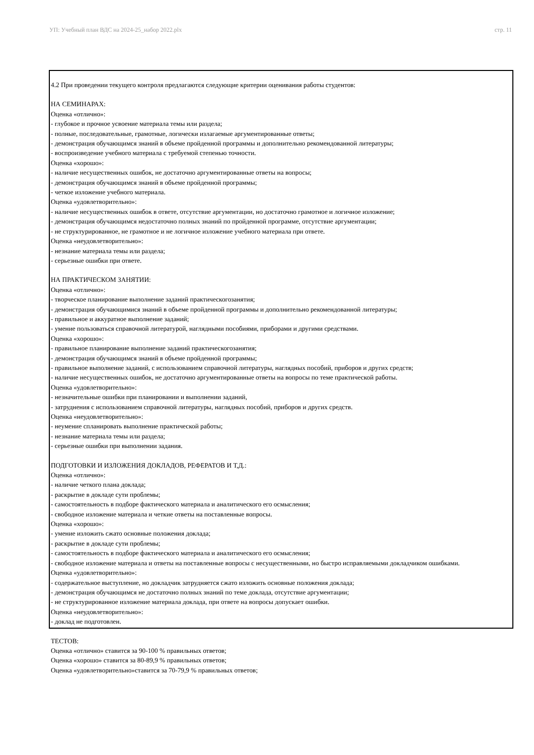УП: Учебный план ВДС на 2024-25_набор 2022.plx стр. 11
4.2 При проведении текущего контроля предлагаются следующие критерии оценивания работы студентов:
НА СЕМИНАРАХ:
Оценка «отлично»:
- глубокое и прочное усвоение материала темы или раздела;
- полные, последовательные, грамотные, логически излагаемые аргументированные ответы;
- демонстрация обучающимся знаний в объеме пройденной программы и дополнительно рекомендованной литературы;
- воспроизведение учебного материала с требуемой степенью точности.
Оценка «хорошо»:
- наличие несущественных ошибок, не достаточно аргументированные ответы на вопросы;
- демонстрация обучающимся знаний в объеме пройденной программы;
- четкое изложение учебного материала.
Оценка «удовлетворительно»:
- наличие несущественных ошибок в ответе, отсутствие аргументации, но достаточно грамотное и логичное изложение;
- демонстрация обучающимся недостаточно полных знаний по пройденной программе, отсутствие аргументации;
- не структурированное, не грамотное и не логичное изложение учебного материала при ответе.
Оценка «неудовлетворительно»:
- незнание материала темы или раздела;
- серьезные ошибки при ответе.
НА ПРАКТИЧЕСКОМ ЗАНЯТИИ:
Оценка «отлично»:
- творческое планирование выполнение заданий практическогозанятия;
- демонстрация обучающимися знаний в объеме пройденной программы и дополнительно рекомендованной литературы;
- правильное и аккуратное выполнение заданий;
- умение пользоваться справочной литературой, наглядными пособиями, приборами и другими средствами.
Оценка «хорошо»:
- правильное планирование выполнение заданий практическогозанятия;
- демонстрация обучающимся знаний в объеме пройденной программы;
- правильное выполнение заданий, с использованием справочной литературы, наглядных пособий, приборов и других средств;
- наличие несущественных ошибок, не достаточно аргументированные ответы на вопросы по теме практической работы.
Оценка «удовлетворительно»:
- незначительные ошибки при планировании и выполнении заданий,
- затруднения с использованием справочной литературы, наглядных пособий, приборов и других средств.
Оценка «неудовлетворительно»:
- неумение спланировать выполнение практической работы;
- незнание материала темы или раздела;
- серьезные ошибки при выполнении задания.
ПОДГОТОВКИ И ИЗЛОЖЕНИЯ ДОКЛАДОВ, РЕФЕРАТОВ И Т,Д.:
Оценка «отлично»:
- наличие четкого плана доклада;
- раскрытие в докладе сути проблемы;
- самостоятельность в подборе фактического материала и аналитического его осмысления;
- свободное изложение материала и четкие ответы на поставленные вопросы.
Оценка «хорошо»:
- умение изложить сжато основные положения доклада;
- раскрытие в докладе сути проблемы;
- самостоятельность в подборе фактического материала и аналитического его осмысления;
- свободное изложение материала и ответы на поставленные вопросы с несущественными, но быстро исправляемыми докладчиком ошибками.
Оценка «удовлетворительно»:
- содержательное выступление, но докладчик затрудняется сжато изложить основные положения доклада;
- демонстрация обучающимся не достаточно полных знаний по теме доклада, отсутствие аргументации;
- не структурированное изложение материала доклада, при ответе на вопросы допускает ошибки.
Оценка «неудовлетворительно»:
- доклад не подготовлен.
ТЕСТОВ:
Оценка «отлично» ставится за 90-100 % правильных ответов;
Оценка «хорошо» ставится за 80-89,9 % правильных ответов;
Оценка «удовлетворительно»ставится за 70-79,9 % правильных ответов;